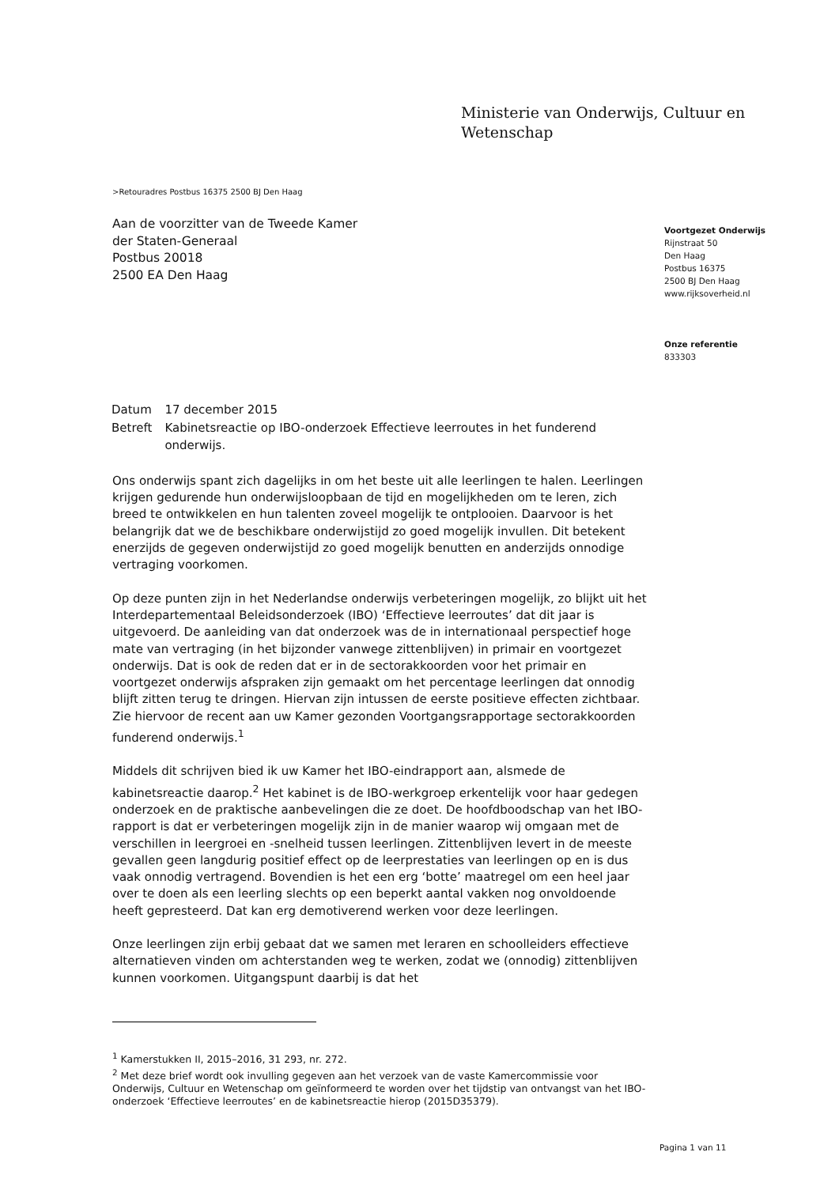Ministerie van Onderwijs, Cultuur en
Wetenschap
>Retouradres Postbus 16375 2500 BJ Den Haag
Aan de voorzitter van de Tweede Kamer
der Staten-Generaal
Postbus 20018
2500 EA Den Haag
Voortgezet Onderwijs
Rijnstraat 50
Den Haag
Postbus 16375
2500 BJ Den Haag
www.rijksoverheid.nl
Onze referentie
833303
| Datum | 17 december 2015 |
| Betreft | Kabinetsreactie op IBO-onderzoek Effectieve leerroutes in het funderend onderwijs. |
Ons onderwijs spant zich dagelijks in om het beste uit alle leerlingen te halen. Leerlingen krijgen gedurende hun onderwijsloopbaan de tijd en mogelijkheden om te leren, zich breed te ontwikkelen en hun talenten zoveel mogelijk te ontplooien. Daarvoor is het belangrijk dat we de beschikbare onderwijstijd zo goed mogelijk invullen. Dit betekent enerzijds de gegeven onderwijstijd zo goed mogelijk benutten en anderzijds onnodige vertraging voorkomen.
Op deze punten zijn in het Nederlandse onderwijs verbeteringen mogelijk, zo blijkt uit het Interdepartementaal Beleidsonderzoek (IBO) ‘Effectieve leerroutes’ dat dit jaar is uitgevoerd. De aanleiding van dat onderzoek was de in internationaal perspectief hoge mate van vertraging (in het bijzonder vanwege zittenblijven) in primair en voortgezet onderwijs. Dat is ook de reden dat er in de sectorakkoorden voor het primair en voortgezet onderwijs afspraken zijn gemaakt om het percentage leerlingen dat onnodig blijft zitten terug te dringen. Hiervan zijn intussen de eerste positieve effecten zichtbaar. Zie hiervoor de recent aan uw Kamer gezonden Voortgangsrapportage sectorakkoorden funderend onderwijs.<sup>1</sup>
Middels dit schrijven bied ik uw Kamer het IBO-eindrapport aan, alsmede de kabinetsreactie daarop.<sup>2</sup> Het kabinet is de IBO-werkgroep erkentelijk voor haar gedegen onderzoek en de praktische aanbevelingen die ze doet. De hoofdboodschap van het IBO-rapport is dat er verbeteringen mogelijk zijn in de manier waarop wij omgaan met de verschillen in leergroei en -snelheid tussen leerlingen. Zittenblijven levert in de meeste gevallen geen langdurig positief effect op de leerprestaties van leerlingen op en is dus vaak onnodig vertragend. Bovendien is het een erg ‘botte’ maatregel om een heel jaar over te doen als een leerling slechts op een beperkt aantal vakken nog onvoldoende heeft gepresteerd. Dat kan erg demotiverend werken voor deze leerlingen.
Onze leerlingen zijn erbij gebaat dat we samen met leraren en schoolleiders effectieve alternatieven vinden om achterstanden weg te werken, zodat we (onnodig) zittenblijven kunnen voorkomen. Uitgangspunt daarbij is dat het
<sup>1</sup> Kamerstukken II, 2015–2016, 31 293, nr. 272.
<sup>2</sup> Met deze brief wordt ook invulling gegeven aan het verzoek van de vaste Kamercommissie voor Onderwijs, Cultuur en Wetenschap om geïnformeerd te worden over het tijdstip van ontvangst van het IBO-onderzoek ‘Effectieve leerroutes’ en de kabinetsreactie hierop (2015D35379).
Pagina 1 van 11